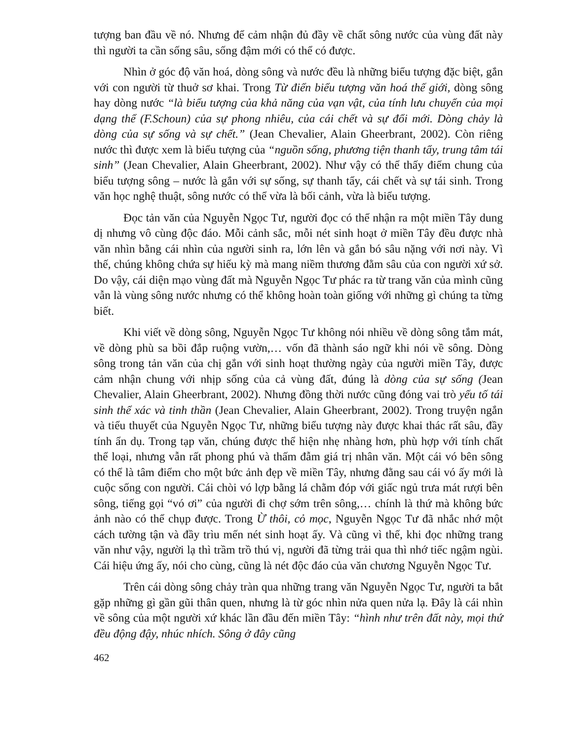tượng ban đầu về nó. Nhưng để cảm nhận đủ đầy về chất sông nước của vùng đất này thì người ta cần sống sâu, sống đậm mới có thể có được.
Nhìn ở góc độ văn hoá, dòng sông và nước đều là những biểu tượng đặc biệt, gắn với con người từ thuở sơ khai. Trong Từ điển biểu tượng văn hoá thế giới, dòng sông hay dòng nước “là biểu tượng của khả năng của vạn vật, của tính lưu chuyển của mọi dạng thể (F.Schoun) của sự phong nhiêu, của cái chết và sự đổi mới. Dòng chảy là dòng của sự sống và sự chết.” (Jean Chevalier, Alain Gheerbrant, 2002). Còn riêng nước thì được xem là biểu tượng của “nguồn sống, phương tiện thanh tẩy, trung tâm tái sinh” (Jean Chevalier, Alain Gheerbrant, 2002). Như vậy có thể thấy điểm chung của biểu tượng sông – nước là gắn với sự sống, sự thanh tẩy, cái chết và sự tái sinh. Trong văn học nghệ thuật, sông nước có thể vừa là bối cảnh, vừa là biểu tượng.
Đọc tản văn của Nguyễn Ngọc Tư, người đọc có thể nhận ra một miền Tây dung dị nhưng vô cùng độc đáo. Mỗi cảnh sắc, mỗi nét sinh hoạt ở miền Tây đều được nhà văn nhìn bằng cái nhìn của người sinh ra, lớn lên và gắn bó sâu nặng với nơi này. Vì thế, chúng không chứa sự hiếu kỳ mà mang niềm thương đằm sâu của con người xứ sở. Do vậy, cái diện mạo vùng đất mà Nguyễn Ngọc Tư phác ra từ trang văn của mình cũng vẫn là vùng sông nước nhưng có thể không hoàn toàn giống với những gì chúng ta từng biết.
Khi viết về dòng sông, Nguyễn Ngọc Tư không nói nhiều về dòng sông tắm mát, về dòng phù sa bồi đắp ruộng vườn,… vốn đã thành sáo ngữ khi nói về sông. Dòng sông trong tản văn của chị gắn với sinh hoạt thường ngày của người miền Tây, được cảm nhận chung với nhịp sống của cả vùng đất, đúng là dòng của sự sống (Jean Chevalier, Alain Gheerbrant, 2002). Nhưng đồng thời nước cũng đóng vai trò yếu tố tái sinh thể xác và tinh thần (Jean Chevalier, Alain Gheerbrant, 2002). Trong truyện ngắn và tiểu thuyết của Nguyễn Ngọc Tư, những biểu tượng này được khai thác rất sâu, đầy tính ẩn dụ. Trong tạp văn, chúng được thể hiện nhẹ nhàng hơn, phù hợp với tính chất thể loại, nhưng vẫn rất phong phú và thấm đẫm giá trị nhân văn. Một cái vó bên sông có thể là tâm điểm cho một bức ảnh đẹp về miền Tây, nhưng đằng sau cái vó ấy mới là cuộc sống con người. Cái chòi vó lợp bằng lá chằm đóp với giấc ngủ trưa mát rượi bên sông, tiếng gọi “vó ơi” của người đi chợ sớm trên sông,… chính là thứ mà không bức ảnh nào có thể chụp được. Trong Ừ thôi, cỏ mọc, Nguyễn Ngọc Tư đã nhắc nhớ một cách tường tận và đầy trìu mến nét sinh hoạt ấy. Và cũng vì thế, khi đọc những trang văn như vậy, người lạ thì trầm trồ thú vị, người đã từng trải qua thì nhớ tiếc ngậm ngùi. Cái hiệu ứng ấy, nói cho cùng, cũng là nét độc đáo của văn chương Nguyễn Ngọc Tư.
Trên cái dòng sông chảy tràn qua những trang văn Nguyễn Ngọc Tư, người ta bắt gặp những gì gần gũi thân quen, nhưng là từ góc nhìn nửa quen nửa lạ. Đây là cái nhìn về sông của một người xứ khác lần đầu đến miền Tây: “hình như trên đất này, mọi thứ đều động đậy, nhúc nhích. Sông ở đây cũng
462